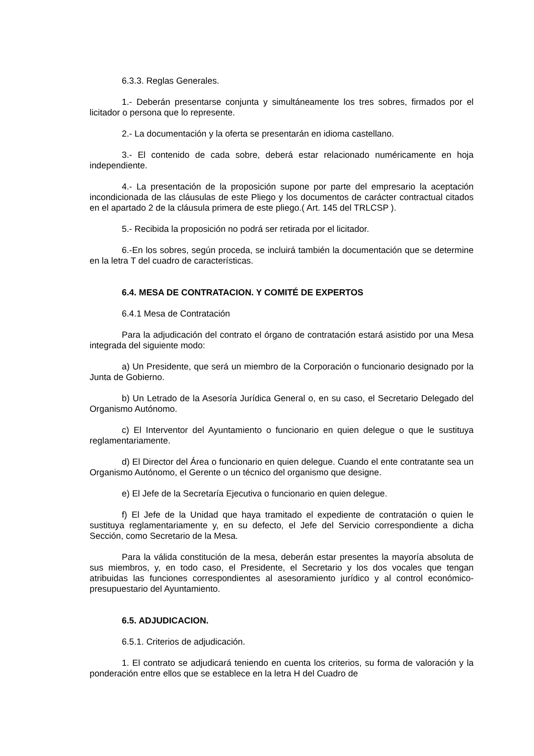6.3.3. Reglas Generales.
1.- Deberán presentarse conjunta y simultáneamente los tres sobres, firmados por el licitador o persona que lo represente.
2.- La documentación y la oferta se presentarán en idioma castellano.
3.- El contenido de cada sobre, deberá estar relacionado numéricamente en hoja independiente.
4.- La presentación de la proposición supone por parte del empresario la aceptación incondicionada de las cláusulas de este Pliego y los documentos de carácter contractual citados en el apartado 2 de la cláusula primera de este pliego.( Art. 145 del TRLCSP ).
5.- Recibida la proposición no podrá ser retirada por el licitador.
6.-En los sobres, según proceda, se incluirá también la documentación que se determine en la letra T del cuadro de características.
6.4. MESA DE CONTRATACION. Y COMITÉ DE EXPERTOS
6.4.1 Mesa de Contratación
Para la adjudicación del contrato el órgano de contratación estará asistido por una Mesa integrada del siguiente modo:
a) Un Presidente, que será un miembro de la Corporación o funcionario designado por la Junta de Gobierno.
b) Un Letrado de la Asesoría Jurídica General o, en su caso, el Secretario Delegado del Organismo Autónomo.
c) El Interventor del Ayuntamiento o funcionario en quien delegue o que le sustituya reglamentariamente.
d) El Director del Área o funcionario en quien delegue. Cuando el ente contratante sea un Organismo Autónomo, el Gerente o un técnico del organismo que designe.
e) El Jefe de la Secretaría Ejecutiva o funcionario en quien delegue.
f) El Jefe de la Unidad que haya tramitado el expediente de contratación o quien le sustituya reglamentariamente y, en su defecto, el Jefe del Servicio correspondiente a dicha Sección, como Secretario de la Mesa.
Para la válida constitución de la mesa, deberán estar presentes la mayoría absoluta de sus miembros, y, en todo caso, el Presidente, el Secretario y los dos vocales que tengan atribuidas las funciones correspondientes al asesoramiento jurídico y al control económico-presupuestario del Ayuntamiento.
6.5. ADJUDICACION.
6.5.1. Criterios de adjudicación.
1. El contrato se adjudicará teniendo en cuenta los criterios, su forma de valoración y la ponderación entre ellos que se establece en la letra H del Cuadro de